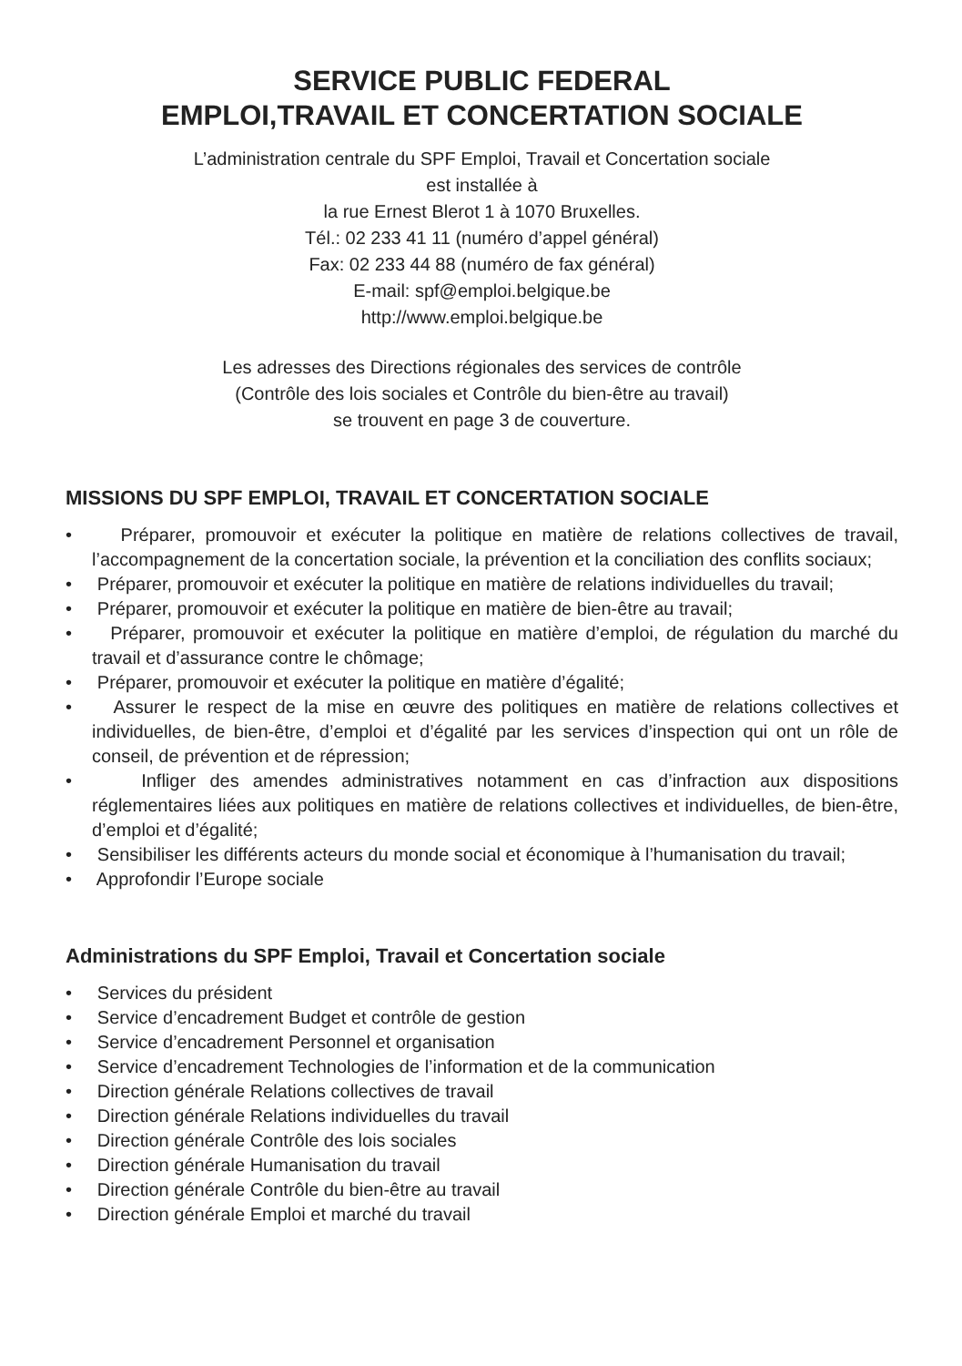SERVICE PUBLIC FEDERAL
EMPLOI,TRAVAIL ET CONCERTATION SOCIALE
L’administration centrale du SPF Emploi, Travail et Concertation sociale
est installée à
la rue Ernest Blerot 1 à 1070 Bruxelles.
Tél.: 02 233 41 11 (numéro d’appel général)
Fax: 02 233 44 88 (numéro de fax général)
E-mail: spf@emploi.belgique.be
http://www.emploi.belgique.be
Les adresses des Directions régionales des services de contrôle
(Contrôle des lois sociales et Contrôle du bien-être au travail)
se trouvent en page 3 de couverture.
MISSIONS DU SPF EMPLOI, TRAVAIL ET CONCERTATION SOCIALE
• Préparer, promouvoir et exécuter la politique en matière de relations collectives de travail, l’accompagnement de la concertation sociale, la prévention et la conciliation des conflits sociaux;
• Préparer, promouvoir et exécuter la politique en matière de relations individuelles du travail;
• Préparer, promouvoir et exécuter la politique en matière de bien-être au travail;
• Préparer, promouvoir et exécuter la politique en matière d’emploi, de régulation du marché du travail et d’assurance contre le chômage;
• Préparer, promouvoir et exécuter la politique en matière d’égalité;
• Assurer le respect de la mise en œuvre des politiques en matière de relations collectives et individuelles, de bien-être, d’emploi et d’égalité par les services d’inspection qui ont un rôle de conseil, de prévention et de répression;
• Infliger des amendes administratives notamment en cas d’infraction aux dispositions réglementaires liées aux politiques en matière de relations collectives et individuelles, de bien-être, d’emploi et d’égalité;
• Sensibiliser les différents acteurs du monde social et économique à l’humanisation du travail;
• Approfondir l’Europe sociale
Administrations du SPF Emploi, Travail et Concertation sociale
• Services du président
• Service d’encadrement Budget et contrôle de gestion
• Service d’encadrement Personnel et organisation
• Service d’encadrement Technologies de l’information et de la communication
• Direction générale Relations collectives de travail
• Direction générale Relations individuelles du travail
• Direction générale Contrôle des lois sociales
• Direction générale Humanisation du travail
• Direction générale Contrôle du bien-être au travail
• Direction générale Emploi et marché du travail